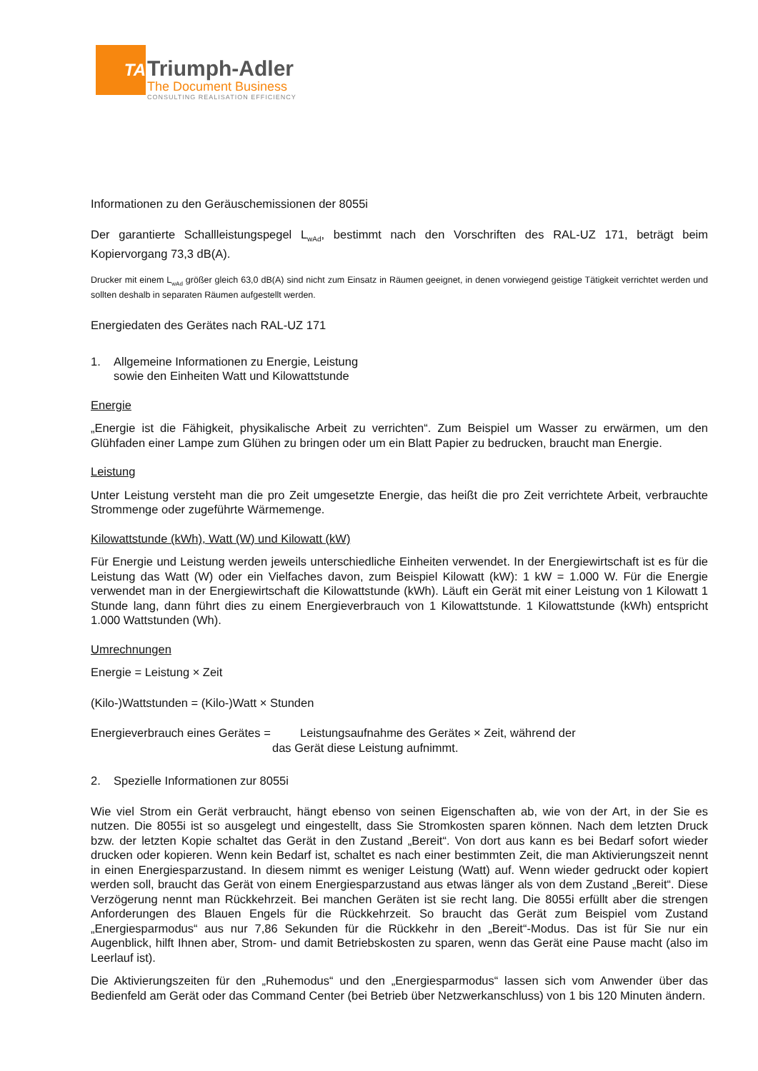TA
Triumph-Adler
The Document Business
CONSULTING REALISATION EFFICIENCY
Informationen zu den Geräuschemissionen der 8055i
Der garantierte Schallleistungspegel L<sub>wAd</sub>, bestimmt nach den Vorschriften des RAL-UZ 171, beträgt beim Kopiervorgang 73,3 dB(A).
Drucker mit einem L<sub>wAd</sub> größer gleich 63,0 dB(A) sind nicht zum Einsatz in Räumen geeignet, in denen vorwiegend geistige Tätigkeit verrichtet werden und sollten deshalb in separaten Räumen aufgestellt werden.
Energiedaten des Gerätes nach RAL-UZ 171
1. Allgemeine Informationen zu Energie, Leistung
sowie den Einheiten Watt und Kilowattstunde
Energie
„Energie ist die Fähigkeit, physikalische Arbeit zu verrichten“. Zum Beispiel um Wasser zu erwärmen, um den Glühfaden einer Lampe zum Glühen zu bringen oder um ein Blatt Papier zu bedrucken, braucht man Energie.
Leistung
Unter Leistung versteht man die pro Zeit umgesetzte Energie, das heißt die pro Zeit verrichtete Arbeit, verbrauchte Strommenge oder zugeführte Wärmemenge.
Kilowattstunde (kWh), Watt (W) und Kilowatt (kW)
Für Energie und Leistung werden jeweils unterschiedliche Einheiten verwendet. In der Energiewirtschaft ist es für die Leistung das Watt (W) oder ein Vielfaches davon, zum Beispiel Kilowatt (kW): 1 kW = 1.000 W. Für die Energie verwendet man in der Energiewirtschaft die Kilowattstunde (kWh). Läuft ein Gerät mit einer Leistung von 1 Kilowatt 1 Stunde lang, dann führt dies zu einem Energieverbrauch von 1 Kilowattstunde. 1 Kilowattstunde (kWh) entspricht 1.000 Wattstunden (Wh).
Umrechnungen
Energie = Leistung × Zeit
(Kilo-)Wattstunden = (Kilo-)Watt × Stunden
Energieverbrauch eines Gerätes = Leistungsaufnahme des Gerätes × Zeit, während der
das Gerät diese Leistung aufnimmt.
2. Spezielle Informationen zur 8055i
Wie viel Strom ein Gerät verbraucht, hängt ebenso von seinen Eigenschaften ab, wie von der Art, in der Sie es nutzen. Die 8055i ist so ausgelegt und eingestellt, dass Sie Stromkosten sparen können. Nach dem letzten Druck bzw. der letzten Kopie schaltet das Gerät in den Zustand „Bereit“. Von dort aus kann es bei Bedarf sofort wieder drucken oder kopieren. Wenn kein Bedarf ist, schaltet es nach einer bestimmten Zeit, die man Aktivierungszeit nennt in einen Energiesparzustand. In diesem nimmt es weniger Leistung (Watt) auf. Wenn wieder gedruckt oder kopiert werden soll, braucht das Gerät von einem Energiesparzustand aus etwas länger als von dem Zustand „Bereit“. Diese Verzögerung nennt man Rückkehrzeit. Bei manchen Geräten ist sie recht lang. Die 8055i erfüllt aber die strengen Anforderungen des Blauen Engels für die Rückkehrzeit. So braucht das Gerät zum Beispiel vom Zustand „Energiesparmodus“ aus nur 7,86 Sekunden für die Rückkehr in den „Bereit“-Modus. Das ist für Sie nur ein Augenblick, hilft Ihnen aber, Strom- und damit Betriebskosten zu sparen, wenn das Gerät eine Pause macht (also im Leerlauf ist).
Die Aktivierungszeiten für den „Ruhemodus“ und den „Energiesparmodus“ lassen sich vom Anwender über das Bedienfeld am Gerät oder das Command Center (bei Betrieb über Netzwerkanschluss) von 1 bis 120 Minuten ändern.